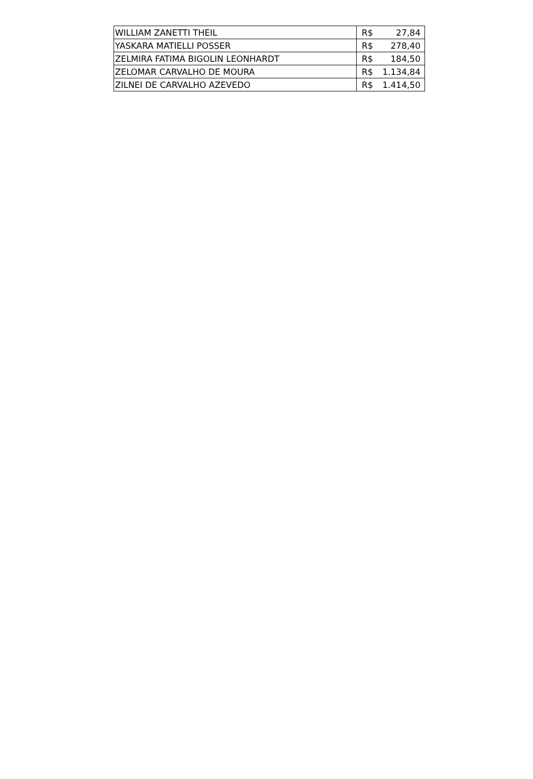| WILLIAM ZANETTI THEIL | R$ 27,84 |
| YASKARA MATIELLI POSSER | R$ 278,40 |
| ZELMIRA FATIMA BIGOLIN LEONHARDT | R$ 184,50 |
| ZELOMAR CARVALHO DE MOURA | R$ 1.134,84 |
| ZILNEI DE CARVALHO AZEVEDO | R$ 1.414,50 |